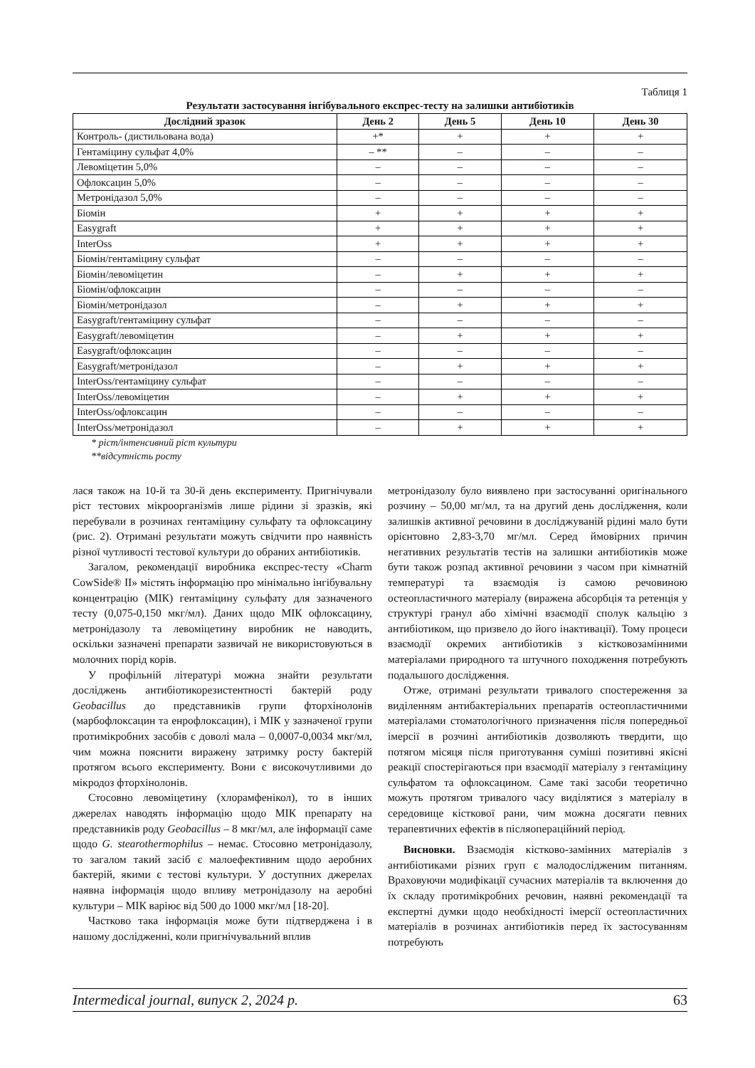Таблиця 1
Результати застосування інгібувального експрес-тесту на залишки антибіотиків
| Дослідний зразок | День 2 | День 5 | День 10 | День 30 |
| --- | --- | --- | --- | --- |
| Контроль- (дистильована вода) | +* | + | + | + |
| Гентаміцину сульфат 4,0% | – ** | – | – | – |
| Левоміцетин 5,0% | – | – | – | – |
| Офлоксацин 5,0% | – | – | – | – |
| Метронідазол 5,0% | – | – | – | – |
| Біомін | + | + | + | + |
| Easygraft | + | + | + | + |
| InterOss | + | + | + | + |
| Біомін/гентаміцину сульфат | – | – | – | – |
| Біомін/левоміцетин | – | + | + | + |
| Біомін/офлоксацин | – | – | – | – |
| Біомін/метронідазол | – | + | + | + |
| Easygraft/гентаміцину сульфат | – | – | – | – |
| Easygraft/левоміцетин | – | + | + | + |
| Easygraft/офлоксацин | – | – | – | – |
| Easygraft/метронідазол | – | + | + | + |
| InterOss/гентаміцину сульфат | – | – | – | – |
| InterOss/левоміцетин | – | + | + | + |
| InterOss/офлоксацин | – | – | – | – |
| InterOss/метронідазол | – | + | + | + |
* ріст/інтенсивний ріст культури
**відсутність росту
лася також на 10-й та 30-й день експерименту. Пригнічували ріст тестових мікроорганізмів лише рідини зі зразків, які перебували в розчинах гентаміцину сульфату та офлоксацину (рис. 2). Отримані результати можуть свідчити про наявність різної чутливості тестової культури до обраних антибіотиків.
Загалом, рекомендації виробника експрес-тесту «Charm CowSide® II» містять інформацію про мінімально інгібувальну концентрацію (МІК) гентаміцину сульфату для зазначеного тесту (0,075-0,150 мкг/мл). Даних щодо МІК офлоксацину, метронідазолу та левоміцетину виробник не наводить, оскільки зазначені препарати зазвичай не використовуються в молочних порід корів.
У профільній літературі можна знайти результати досліджень антибіотикорезистентності бактерій роду Geobacillus до представників групи фторхінолонів (марбофлоксацин та енрофлоксацин), і МІК у зазначеної групи протимікробних засобів є доволі мала – 0,0007-0,0034 мкг/мл, чим можна пояснити виражену затримку росту бактерій протягом всього експерименту. Вони є високочутливими до мікродоз фторхінолонів.
Стосовно левоміцетину (хлорамфенікол), то в інших джерелах наводять інформацію щодо МІК препарату на представників роду Geobacillus – 8 мкг/мл, але інформації саме щодо G. stearothermophilus – немає. Стосовно метронідазолу, то загалом такий засіб є малоефективним щодо аеробних бактерій, якими є тестові культури. У доступних джерелах наявна інформація щодо впливу метронідазолу на аеробні культури – МІК варіює від 500 до 1000 мкг/мл [18-20].
Частково така інформація може бути підтверджена і в нашому дослідженні, коли пригнічувальний вплив
метронідазолу було виявлено при застосуванні оригінального розчину – 50,00 мг/мл, та на другий день дослідження, коли залишків активної речовини в досліджуваній рідині мало бути орієнтовно 2,83-3,70 мг/мл. Серед ймовірних причин негативних результатів тестів на залишки антибіотиків може бути також розпад активної речовини з часом при кімнатній температурі та взаємодія із самою речовиною остеопластичного матеріалу (виражена абсорбція та ретенція у структурі гранул або хімічні взаємодії сполук кальцію з антибіотиком, що призвело до його інактивації). Тому процеси взаємодії окремих антибіотиків з кістковозамінними матеріалами природного та штучного походження потребують подальшого дослідження.
Отже, отримані результати тривалого спостереження за виділенням антибактеріальних препаратів остеопластичними матеріалами стоматологічного призначення після попередньої імерсії в розчині антибіотиків дозволяють твердити, що потягом місяця після приготування суміші позитивні якісні реакції спостерігаються при взаємодії матеріалу з гентаміцину сульфатом та офлоксацином. Саме такі засоби теоретично можуть протягом тривалого часу виділятися з матеріалу в середовище кісткової рани, чим можна досягати певних терапевтичних ефектів в післяопераційний період.
Висновки. Взаємодія кістково-замінних матеріалів з антибіотиками різних груп є малодослідженим питанням. Враховуючи модифікації сучасних матеріалів та включення до їх складу протимікробних речовин, наявні рекомендації та експертні думки щодо необхідності імерсії остеопластичних матеріалів в розчинах антибіотиків перед їх застосуванням потребують
Intermedical journal, випуск 2, 2024 р. 63